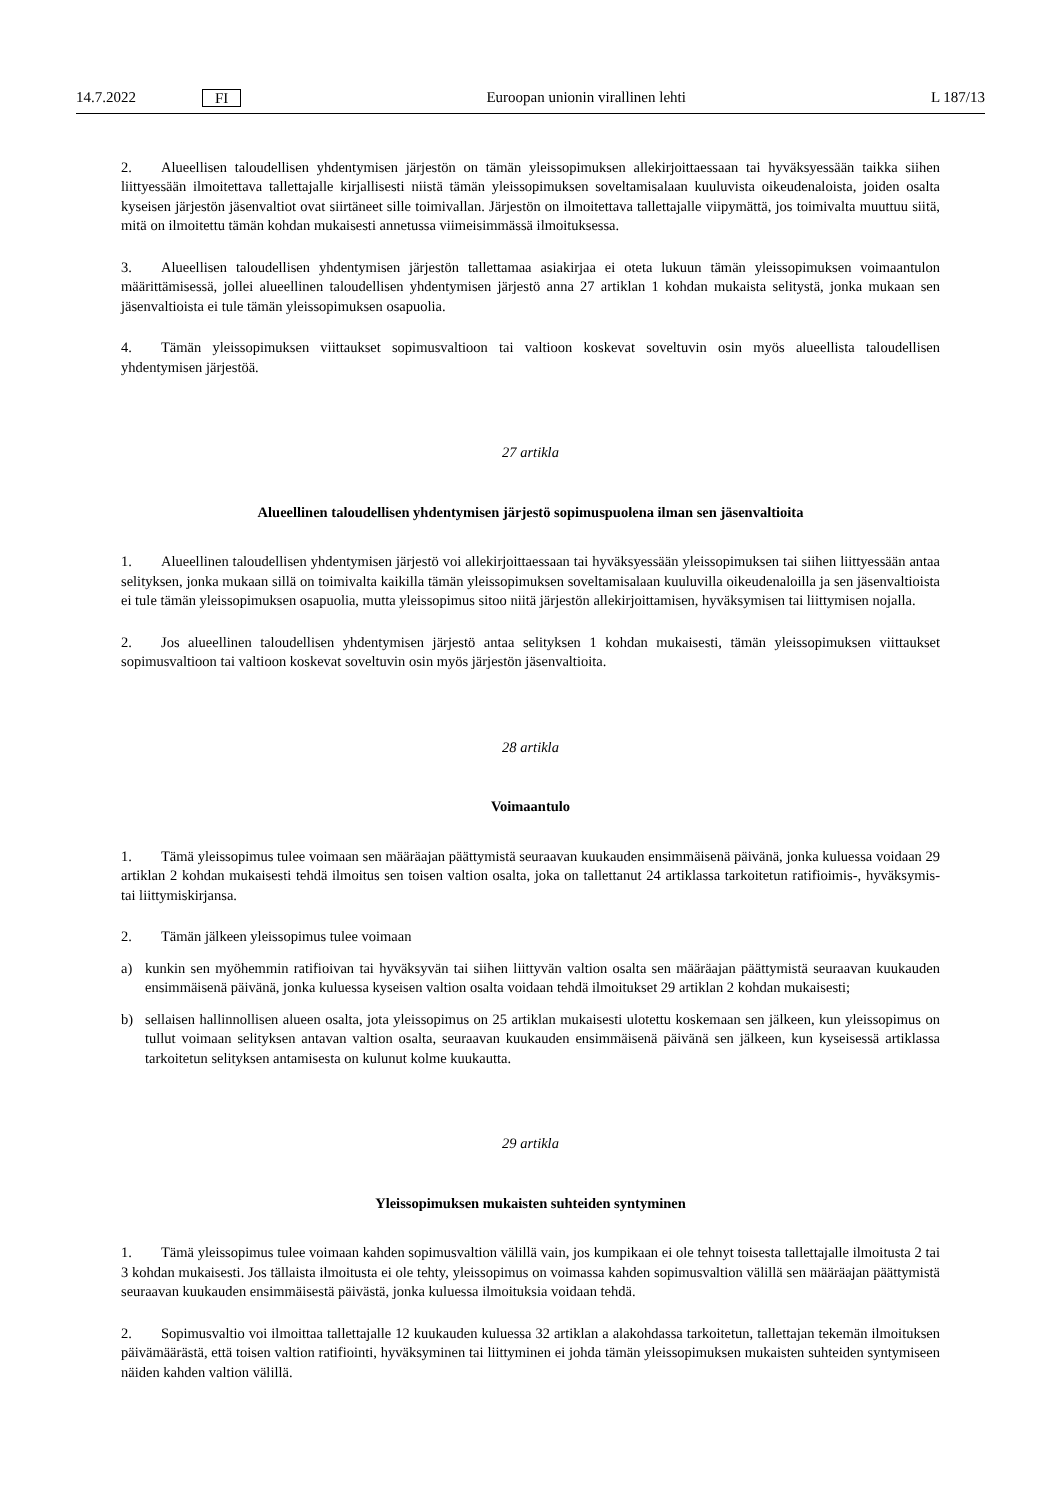14.7.2022 FI Euroopan unionin virallinen lehti L 187/13
2. Alueellisen taloudellisen yhdentymisen järjestön on tämän yleissopimuksen allekirjoittaessaan tai hyväksyessään taikka siihen liittyessään ilmoitettava tallettajalle kirjallisesti niistä tämän yleissopimuksen soveltamisalaan kuuluvista oikeudenaloista, joiden osalta kyseisen järjestön jäsenvaltiot ovat siirtäneet sille toimivallan. Järjestön on ilmoitettava tallettajalle viipymättä, jos toimivalta muuttuu siitä, mitä on ilmoitettu tämän kohdan mukaisesti annetussa viimeisimmässä ilmoituksessa.
3. Alueellisen taloudellisen yhdentymisen järjestön tallettamaa asiakirjaa ei oteta lukuun tämän yleissopimuksen voimaantulon määrittämisessä, jollei alueellinen taloudellisen yhdentymisen järjestö anna 27 artiklan 1 kohdan mukaista selitystä, jonka mukaan sen jäsenvaltioista ei tule tämän yleissopimuksen osapuolia.
4. Tämän yleissopimuksen viittaukset sopimusvaltioon tai valtioon koskevat soveltuvin osin myös alueellista taloudellisen yhdentymisen järjestöä.
27 artikla
Alueellinen taloudellisen yhdentymisen järjestö sopimuspuolena ilman sen jäsenvaltioita
1. Alueellinen taloudellisen yhdentymisen järjestö voi allekirjoittaessaan tai hyväksyessään yleissopimuksen tai siihen liittyessään antaa selityksen, jonka mukaan sillä on toimivalta kaikilla tämän yleissopimuksen soveltamisalaan kuuluvilla oikeudenaloilla ja sen jäsenvaltioista ei tule tämän yleissopimuksen osapuolia, mutta yleissopimus sitoo niitä järjestön allekirjoittamisen, hyväksymisen tai liittymisen nojalla.
2. Jos alueellinen taloudellisen yhdentymisen järjestö antaa selityksen 1 kohdan mukaisesti, tämän yleissopimuksen viittaukset sopimusvaltioon tai valtioon koskevat soveltuvin osin myös järjestön jäsenvaltioita.
28 artikla
Voimaantulo
1. Tämä yleissopimus tulee voimaan sen määräajan päättymistä seuraavan kuukauden ensimmäisenä päivänä, jonka kuluessa voidaan 29 artiklan 2 kohdan mukaisesti tehdä ilmoitus sen toisen valtion osalta, joka on tallettanut 24 artiklassa tarkoitetun ratifioimis-, hyväksymis- tai liittymiskirjansa.
2. Tämän jälkeen yleissopimus tulee voimaan
a) kunkin sen myöhemmin ratifioivan tai hyväksyvän tai siihen liittyvän valtion osalta sen määräajan päättymistä seuraavan kuukauden ensimmäisenä päivänä, jonka kuluessa kyseisen valtion osalta voidaan tehdä ilmoitukset 29 artiklan 2 kohdan mukaisesti;
b) sellaisen hallinnollisen alueen osalta, jota yleissopimus on 25 artiklan mukaisesti ulotettu koskemaan sen jälkeen, kun yleissopimus on tullut voimaan selityksen antavan valtion osalta, seuraavan kuukauden ensimmäisenä päivänä sen jälkeen, kun kyseisessä artiklassa tarkoitetun selityksen antamisesta on kulunut kolme kuukautta.
29 artikla
Yleissopimuksen mukaisten suhteiden syntyminen
1. Tämä yleissopimus tulee voimaan kahden sopimusvaltion välillä vain, jos kumpikaan ei ole tehnyt toisesta tallettajalle ilmoitusta 2 tai 3 kohdan mukaisesti. Jos tällaista ilmoitusta ei ole tehty, yleissopimus on voimassa kahden sopimusvaltion välillä sen määräajan päättymistä seuraavan kuukauden ensimmäisestä päivästä, jonka kuluessa ilmoituksia voidaan tehdä.
2. Sopimusvaltio voi ilmoittaa tallettajalle 12 kuukauden kuluessa 32 artiklan a alakohdassa tarkoitetun, tallettajan tekemän ilmoituksen päivämäärästä, että toisen valtion ratifiointi, hyväksyminen tai liittyminen ei johda tämän yleissopimuksen mukaisten suhteiden syntymiseen näiden kahden valtion välillä.